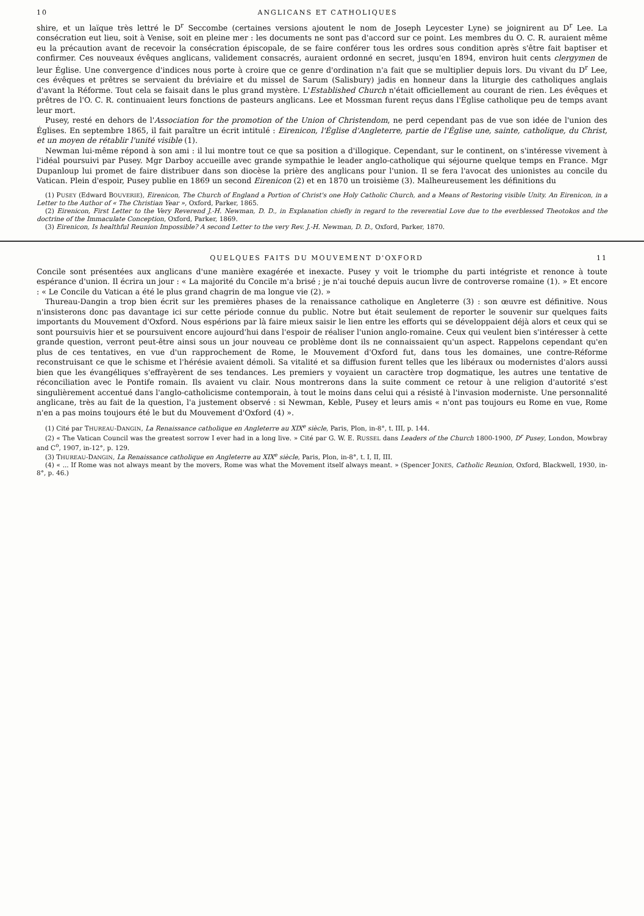10 ANGLICANS ET CATHOLIQUES
shire, et un laïque très lettré le D<sup>r</sup> Seccombe (certaines versions ajoutent le nom de Joseph Leycester Lyne) se joignirent au D<sup>r</sup> Lee. La consécration eut lieu, soit à Venise, soit en pleine mer : les documents ne sont pas d'accord sur ce point. Les membres du O. C. R. auraient même eu la précaution avant de recevoir la consécration épiscopale, de se faire conférer tous les ordres sous condition après s'être fait baptiser et confirmer. Ces nouveaux évêques anglicans, validement consacrés, auraient ordonné en secret, jusqu'en 1894, environ huit cents clergymen de leur Église. Une convergence d'indices nous porte à croire que ce genre d'ordination n'a fait que se multiplier depuis lors. Du vivant du D<sup>r</sup> Lee, ces évêques et prêtres se servaient du bréviaire et du missel de Sarum (Salisbury) jadis en honneur dans la liturgie des catholiques anglais d'avant la Réforme. Tout cela se faisait dans le plus grand mystère. L'Established Church n'était officiellement au courant de rien. Les évêques et prêtres de l'O. C. R. continuaient leurs fonctions de pasteurs anglicans. Lee et Mossman furent reçus dans l'Église catholique peu de temps avant leur mort.
Pusey, resté en dehors de l'Association for the promotion of the Union of Christendom, ne perd cependant pas de vue son idée de l'union des Églises. En septembre 1865, il fait paraître un écrit intitulé : Eirenicon, l'Église d'Angleterre, partie de l'Église une, sainte, catholique, du Christ, et un moyen de rétablir l'unité visible (1).
Newman lui-même répond à son ami : il lui montre tout ce que sa position a d'illogique. Cependant, sur le continent, on s'intéresse vivement à l'idéal poursuivi par Pusey. Mgr Darboy accueille avec grande sympathie le leader anglo-catholique qui séjourne quelque temps en France. Mgr Dupanloup lui promet de faire distribuer dans son diocèse la prière des anglicans pour l'union. Il se fera l'avocat des unionistes au concile du Vatican. Plein d'espoir, Pusey publie en 1869 un second Eirenicon (2) et en 1870 un troisième (3). Malheureusement les définitions du
(1) PUSEY (Edward BOUVERIE), Eirenicon, The Church of England a Portion of Christ's one Holy Catholic Church, and a Means of Restoring visible Unity. An Eirenicon, in a Letter to the Author of « The Christian Year », Oxford, Parker, 1865.
(2) Eirenicon, First Letter to the Very Reverend J.-H. Newman, D. D., in Explanation chiefly in regard to the reverential Love due to the everblessed Theotokos and the doctrine of the Immaculate Conception, Oxford, Parker, 1869.
(3) Eirenicon, Is healthful Reunion Impossible? A second Letter to the very Rev. J.-H. Newman, D. D., Oxford, Parker, 1870.
QUELQUES FAITS DU MOUVEMENT D'OXFORD 11
Concile sont présentées aux anglicans d'une manière exagérée et inexacte. Pusey y voit le triomphe du parti intégriste et renonce à toute espérance d'union. Il écrira un jour : « La majorité du Concile m'a brisé ; je n'ai touché depuis aucun livre de controverse romaine (1). » Et encore : « Le Concile du Vatican a été le plus grand chagrin de ma longue vie (2). »
Thureau-Dangin a trop bien écrit sur les premières phases de la renaissance catholique en Angleterre (3) : son œuvre est définitive. Nous n'insisterons donc pas davantage ici sur cette période connue du public. Notre but était seulement de reporter le souvenir sur quelques faits importants du Mouvement d'Oxford. Nous espérions par là faire mieux saisir le lien entre les efforts qui se développaient déjà alors et ceux qui se sont poursuivis hier et se poursuivent encore aujourd'hui dans l'espoir de réaliser l'union anglo-romaine. Ceux qui veulent bien s'intéresser à cette grande question, verront peut-être ainsi sous un jour nouveau ce problème dont ils ne connaissaient qu'un aspect. Rappelons cependant qu'en plus de ces tentatives, en vue d'un rapprochement de Rome, le Mouvement d'Oxford fut, dans tous les domaines, une contre-Réforme reconstruisant ce que le schisme et l'hérésie avaient démoli. Sa vitalité et sa diffusion furent telles que les libéraux ou modernistes d'alors aussi bien que les évangéliques s'effrayèrent de ses tendances. Les premiers y voyaient un caractère trop dogmatique, les autres une tentative de réconciliation avec le Pontife romain. Ils avaient vu clair. Nous montrerons dans la suite comment ce retour à une religion d'autorité s'est singulièrement accentué dans l'anglo-catholicisme contemporain, à tout le moins dans celui qui a résisté à l'invasion moderniste. Une personnalité anglicane, très au fait de la question, l'a justement observé : si Newman, Keble, Pusey et leurs amis « n'ont pas toujours eu Rome en vue, Rome n'en a pas moins toujours été le but du Mouvement d'Oxford (4) ».
(1) Cité par THUREAU-DANGIN, La Renaissance catholique en Angleterre au XIX<sup>e</sup> siècle, Paris, Plon, in-8°, t. III, p. 144.
(2) « The Vatican Council was the greatest sorrow I ever had in a long live. » Cité par G. W. E. RUSSEL dans Leaders of the Church 1800-1900, D<sup>r</sup> Pusey, London, Mowbray and C<sup>o</sup>, 1907, in-12°, p. 129.
(3) THUREAU-DANGIN, La Renaissance catholique en Angleterre au XIX<sup>e</sup> siècle, Paris, Plon, in-8°, t. I, II, III.
(4) « ... If Rome was not always meant by the movers, Rome was what the Movement itself always meant. » (Spencer JONES, Catholic Reunion, Oxford, Blackwell, 1930, in-8°, p. 46.)